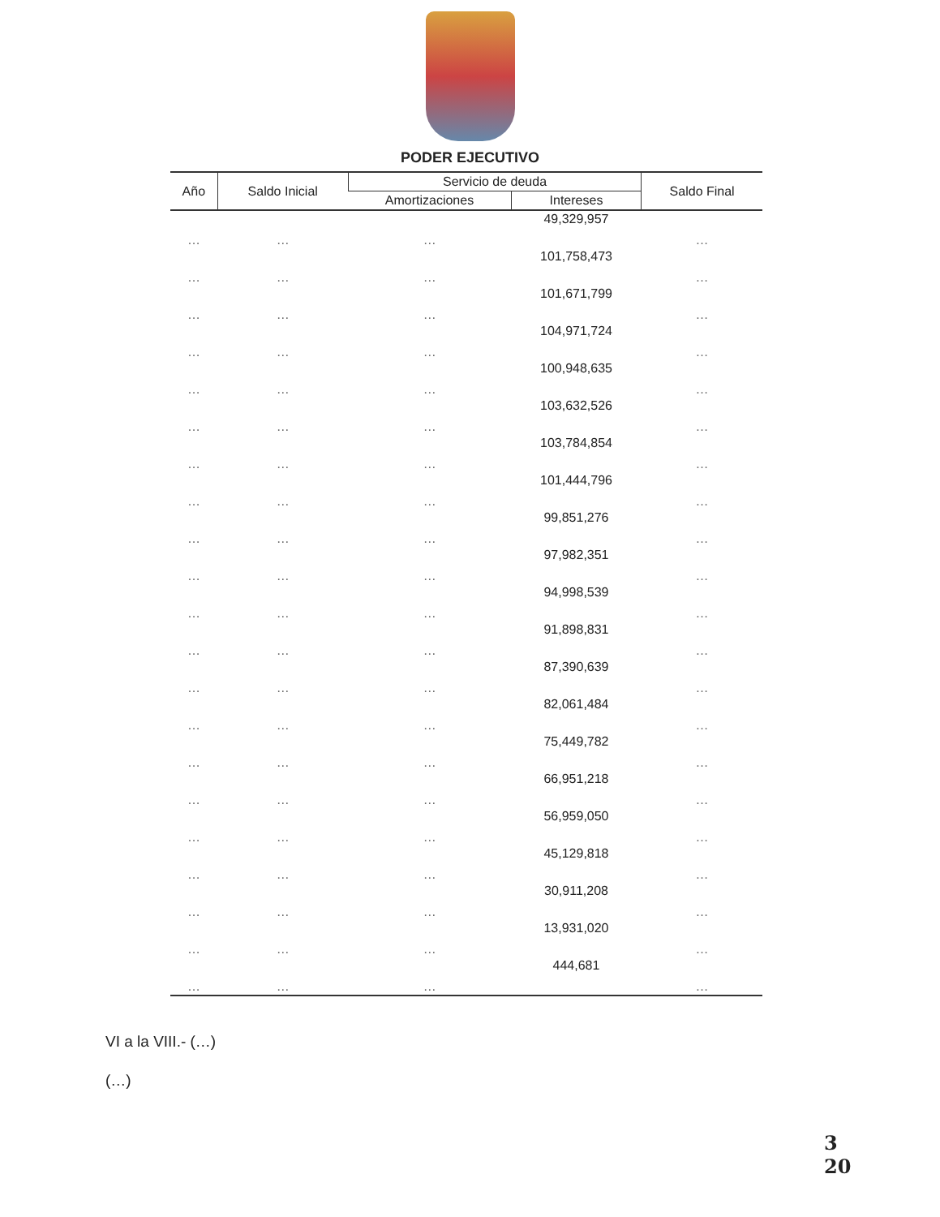PODER EJECUTIVO
| Año | Saldo Inicial | Servicio de deuda | | Saldo Final |
| --- | --- | --- | --- | --- |
| | | Amortizaciones | Intereses | |
| … | … | … | 49,329,957 | … |
| … | … | … | 101,758,473 | … |
| … | … | … | 101,671,799 | … |
| … | … | … | 104,971,724 | … |
| … | … | … | 100,948,635 | … |
| … | … | … | 103,632,526 | … |
| … | … | … | 103,784,854 | … |
| … | … | … | 101,444,796 | … |
| … | … | … | 99,851,276 | … |
| … | … | … | 97,982,351 | … |
| … | … | … | 94,998,539 | … |
| … | … | … | 91,898,831 | … |
| … | … | … | 87,390,639 | … |
| … | … | … | 82,061,484 | … |
| … | … | … | 75,449,782 | … |
| … | … | … | 66,951,218 | … |
| … | … | … | 56,959,050 | … |
| … | … | … | 45,129,818 | … |
| … | … | … | 30,911,208 | … |
| … | … | … | 13,931,020 | … |
| … | … | … | 444,681 | … |
VI a la VIII.- (…)
(…)
3
20